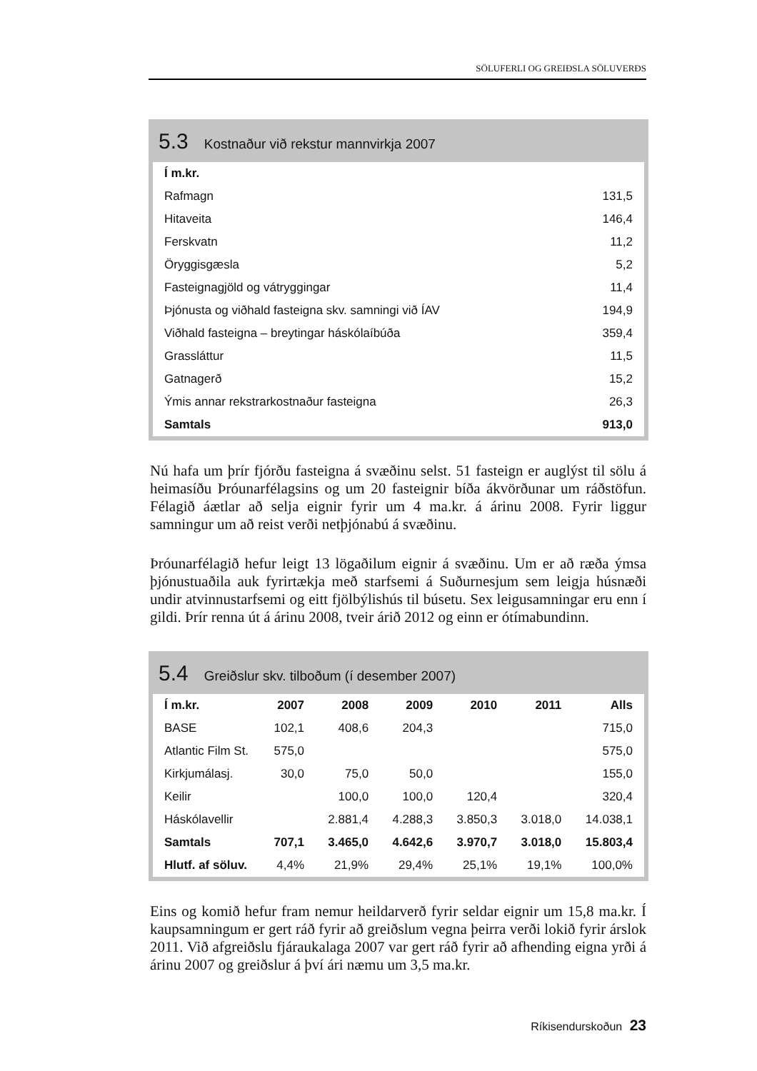SÖLUFERLI OG GREIÐSLA SÖLUVERÐS
5.3 Kostnaður við rekstur mannvirkja 2007
| Í m.kr. | |
| --- | --- |
| Rafmagn | 131,5 |
| Hitaveita | 146,4 |
| Ferskvatn | 11,2 |
| Öryggisgæsla | 5,2 |
| Fasteignagjöld og vátryggingar | 11,4 |
| Þjónusta og viðhald fasteigna skv. samningi við ÍAV | 194,9 |
| Viðhald fasteigna – breytingar háskólaíbúða | 359,4 |
| Grassláttur | 11,5 |
| Gatnagerð | 15,2 |
| Ýmis annar rekstrarkostnaður fasteigna | 26,3 |
| Samtals | 913,0 |
Nú hafa um þrír fjórðu fasteigna á svæðinu selst. 51 fasteign er auglýst til sölu á heimasíðu Þróunarfélagsins og um 20 fasteignir bíða ákvörðunar um ráðstöfun. Félagið áætlar að selja eignir fyrir um 4 ma.kr. á árinu 2008. Fyrir liggur samningur um að reist verði netþjónabú á svæðinu.
Þróunarfélagið hefur leigt 13 lögaðilum eignir á svæðinu. Um er að ræða ýmsa þjónustuaðila auk fyrirtækja með starfsemi á Suðurnesjum sem leigja húsnæði undir atvinnustarfsemi og eitt fjölbýlishús til búsetu. Sex leigusamn­ingar eru enn í gildi. Þrír renna út á árinu 2008, tveir árið 2012 og einn er ótímabundinn.
5.4 Greiðslur skv. tilboðum (í desember 2007)
| Í m.kr. | 2007 | 2008 | 2009 | 2010 | 2011 | Alls |
| --- | --- | --- | --- | --- | --- | --- |
| BASE | 102,1 | 408,6 | 204,3 | | | 715,0 |
| Atlantic Film St. | 575,0 | | | | | 575,0 |
| Kirkjumálasj. | 30,0 | 75,0 | 50,0 | | | 155,0 |
| Keilir | | 100,0 | 100,0 | 120,4 | | 320,4 |
| Háskólavellir | | 2.881,4 | 4.288,3 | 3.850,3 | 3.018,0 | 14.038,1 |
| Samtals | 707,1 | 3.465,0 | 4.642,6 | 3.970,7 | 3.018,0 | 15.803,4 |
| Hlutf. af söluv. | 4,4% | 21,9% | 29,4% | 25,1% | 19,1% | 100,0% |
Eins og komið hefur fram nemur heildarverð fyrir seldar eignir um 15,8 ma.kr. Í kaupsamningum er gert ráð fyrir að greiðslum vegna þeirra verði lokið fyrir árslok 2011. Við afgreiðslu fjáraukalaga 2007 var gert ráð fyrir að afhending eigna yrði á árinu 2007 og greiðslur á því ári næmu um 3,5 ma.kr.
Ríkisendurskoðun 23